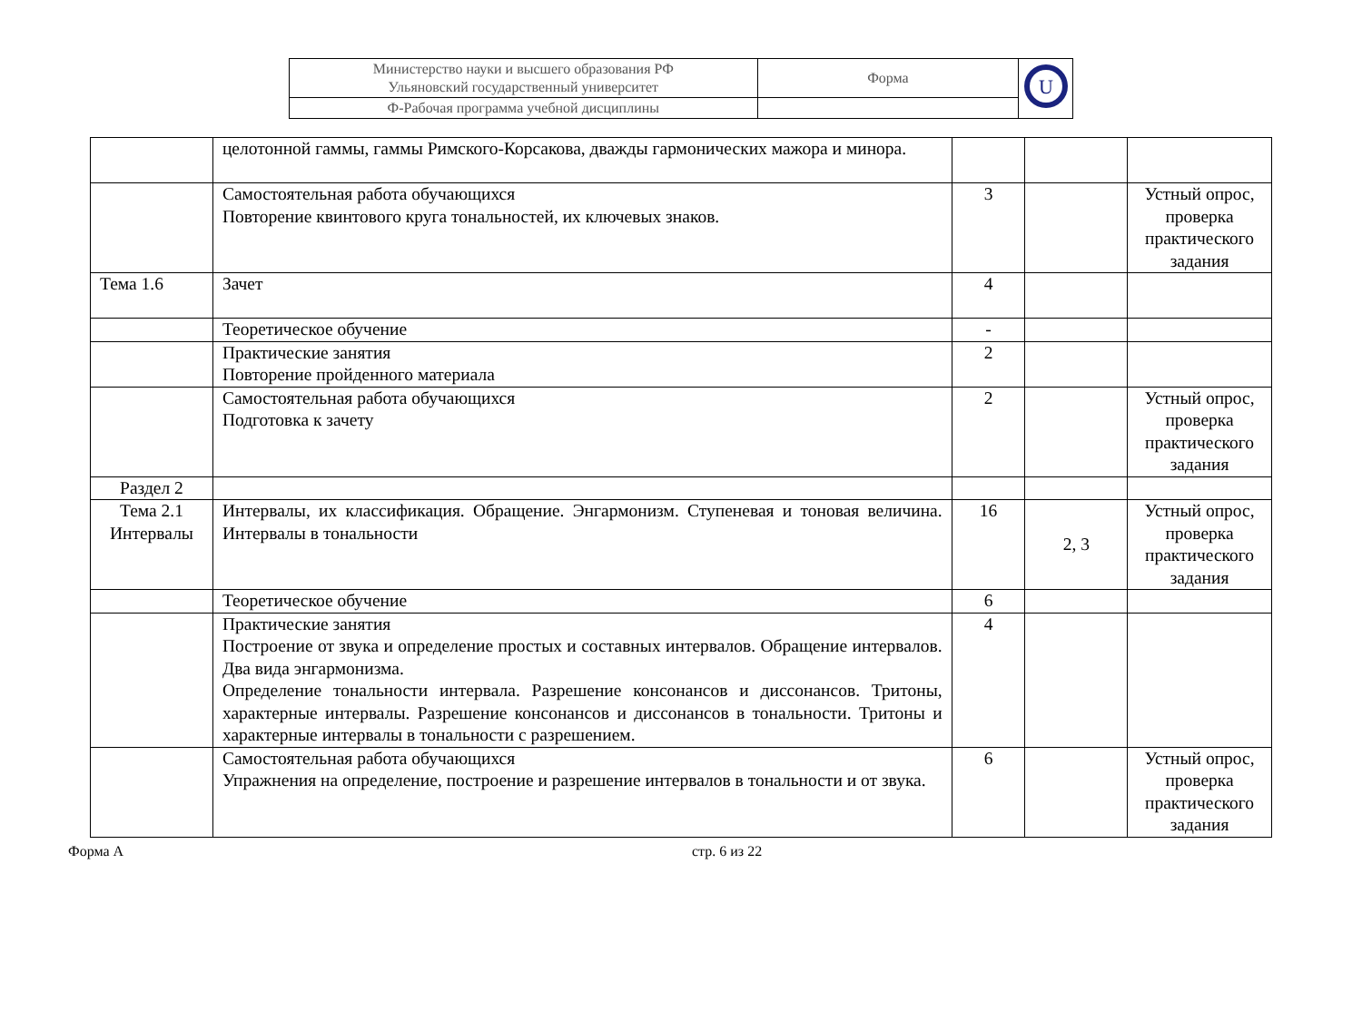| Министерство науки и высшего образования РФ Ульяновский государственный университет | Форма | U |
| Ф-Рабочая программа учебной дисциплины | | |
| | целотонной гаммы, гаммы Римского-Корсакова, дважды гармонических мажора и минора. | | | |
| | Самостоятельная работа обучающихся Повторение квинтового круга тональностей, их ключевых знаков. | 3 | | Устный опрос, проверка практического задания |
| Тема 1.6 | Зачет | 4 | | |
| | Теоретическое обучение | - | | |
| | Практические занятия Повторение пройденного материала | 2 | | |
| | Самостоятельная работа обучающихся Подготовка к зачету | 2 | | Устный опрос, проверка практического задания |
| Раздел 2 | | | | |
| Тема 2.1 Интервалы | Интервалы, их классификация. Обращение. Энгармонизм. Ступеневая и тоновая величина. Интервалы в тональности | 16 | 2, 3 | Устный опрос, проверка практического задания |
| | Теоретическое обучение | 6 | | |
| | Практические занятия Построение от звука и определение простых и составных интервалов. Обращение интервалов. Два вида энгармонизма. Определение тональности интервала. Разрешение консонансов и диссонансов. Тритоны, характерные интервалы. Разрешение консонансов и диссонансов в тональности. Тритоны и характерные интервалы в тональности с разрешением. | 4 | | |
| | Самостоятельная работа обучающихся Упражнения на определение, построение и разрешение интервалов в тональности и от звука. | 6 | | Устный опрос, проверка практического задания |
Форма А стр. 6 из 22